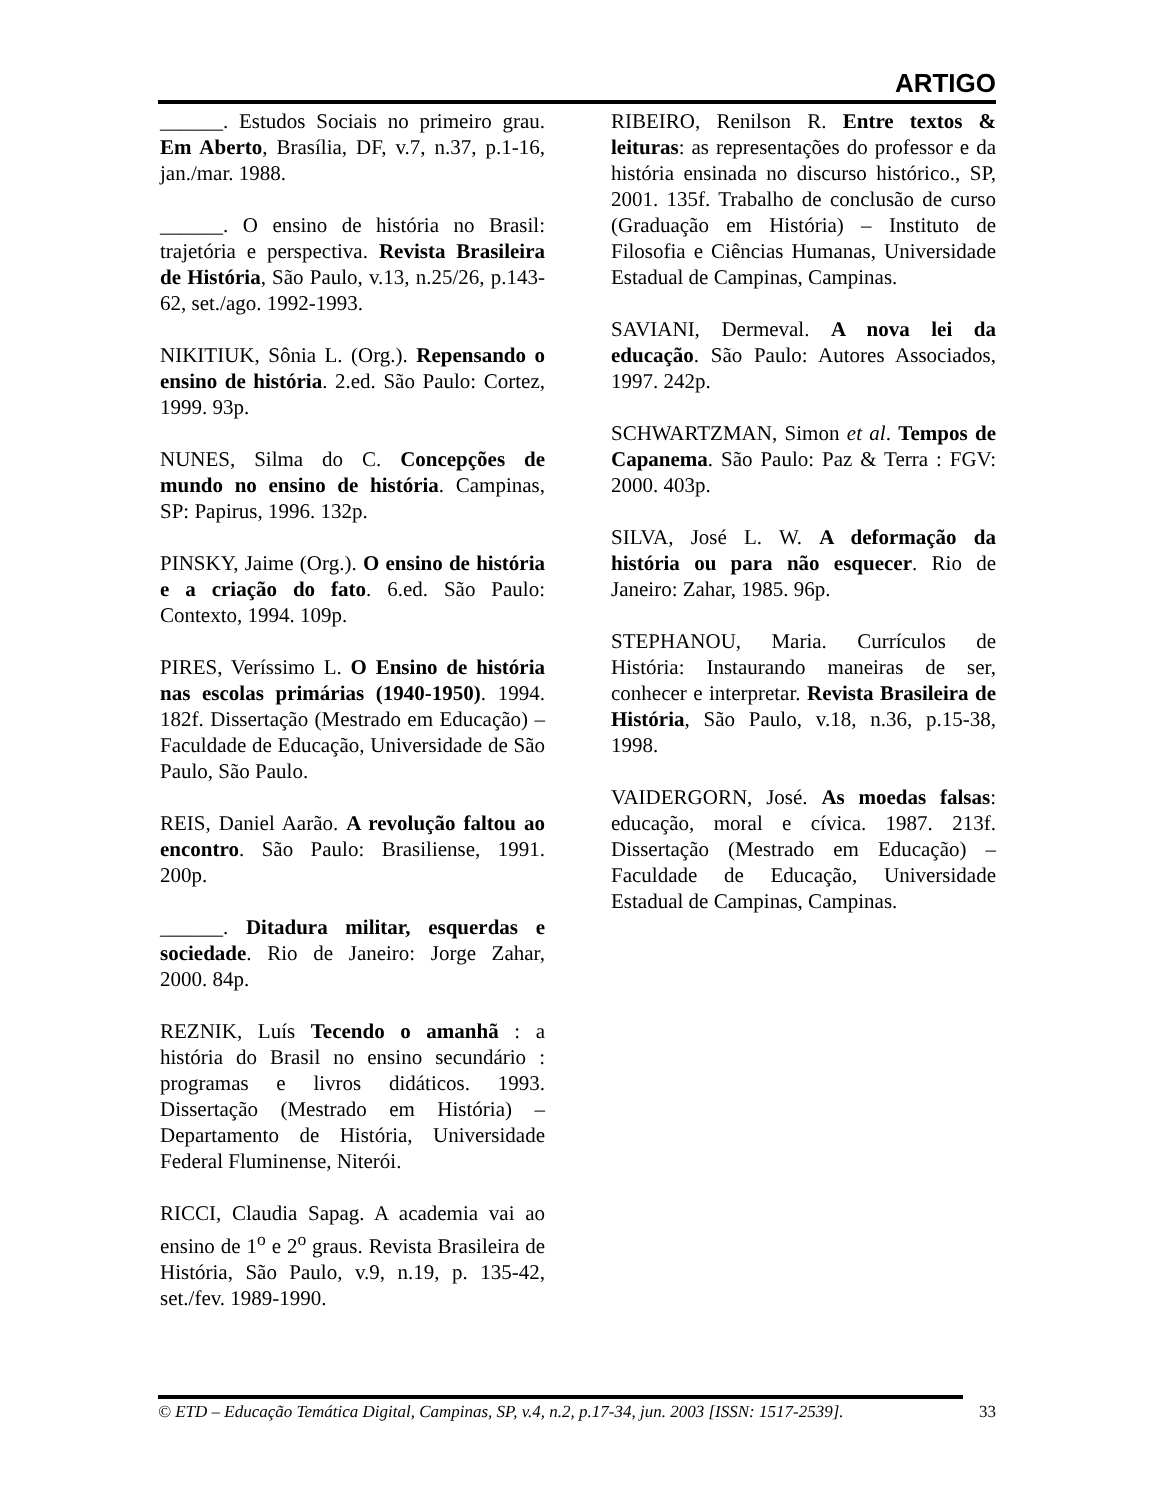ARTIGO
______. Estudos Sociais no primeiro grau. Em Aberto, Brasília, DF, v.7, n.37, p.1-16, jan./mar. 1988.
______. O ensino de história no Brasil: trajetória e perspectiva. Revista Brasileira de História, São Paulo, v.13, n.25/26, p.143-62, set./ago. 1992-1993.
NIKITIUK, Sônia L. (Org.). Repensando o ensino de história. 2.ed. São Paulo: Cortez, 1999. 93p.
NUNES, Silma do C. Concepções de mundo no ensino de história. Campinas, SP: Papirus, 1996. 132p.
PINSKY, Jaime (Org.). O ensino de história e a criação do fato. 6.ed. São Paulo: Contexto, 1994. 109p.
PIRES, Veríssimo L. O Ensino de história nas escolas primárias (1940-1950). 1994. 182f. Dissertação (Mestrado em Educação) – Faculdade de Educação, Universidade de São Paulo, São Paulo.
REIS, Daniel Aarão. A revolução faltou ao encontro. São Paulo: Brasiliense, 1991. 200p.
______. Ditadura militar, esquerdas e sociedade. Rio de Janeiro: Jorge Zahar, 2000. 84p.
REZNIK, Luís Tecendo o amanhã : a história do Brasil no ensino secundário : programas e livros didáticos. 1993. Dissertação (Mestrado em História) – Departamento de História, Universidade Federal Fluminense, Niterói.
RICCI, Claudia Sapag. A academia vai ao ensino de 1<sup>o</sup> e 2<sup>o</sup> graus. Revista Brasileira de História, São Paulo, v.9, n.19, p. 135-42, set./fev. 1989-1990.
RIBEIRO, Renilson R. Entre textos & leituras: as representações do professor e da história ensinada no discurso histórico., SP, 2001. 135f. Trabalho de conclusão de curso (Graduação em História) – Instituto de Filosofia e Ciências Humanas, Universidade Estadual de Campinas, Campinas.
SAVIANI, Dermeval. A nova lei da educação. São Paulo: Autores Associados, 1997. 242p.
SCHWARTZMAN, Simon et al. Tempos de Capanema. São Paulo: Paz & Terra : FGV: 2000. 403p.
SILVA, José L. W. A deformação da história ou para não esquecer. Rio de Janeiro: Zahar, 1985. 96p.
STEPHANOU, Maria. Currículos de História: Instaurando maneiras de ser, conhecer e interpretar. Revista Brasileira de História, São Paulo, v.18, n.36, p.15-38, 1998.
VAIDERGORN, José. As moedas falsas: educação, moral e cívica. 1987. 213f. Dissertação (Mestrado em Educação) – Faculdade de Educação, Universidade Estadual de Campinas, Campinas.
© ETD – Educação Temática Digital, Campinas, SP, v.4, n.2, p.17-34, jun. 2003 [ISSN: 1517-2539]. 33